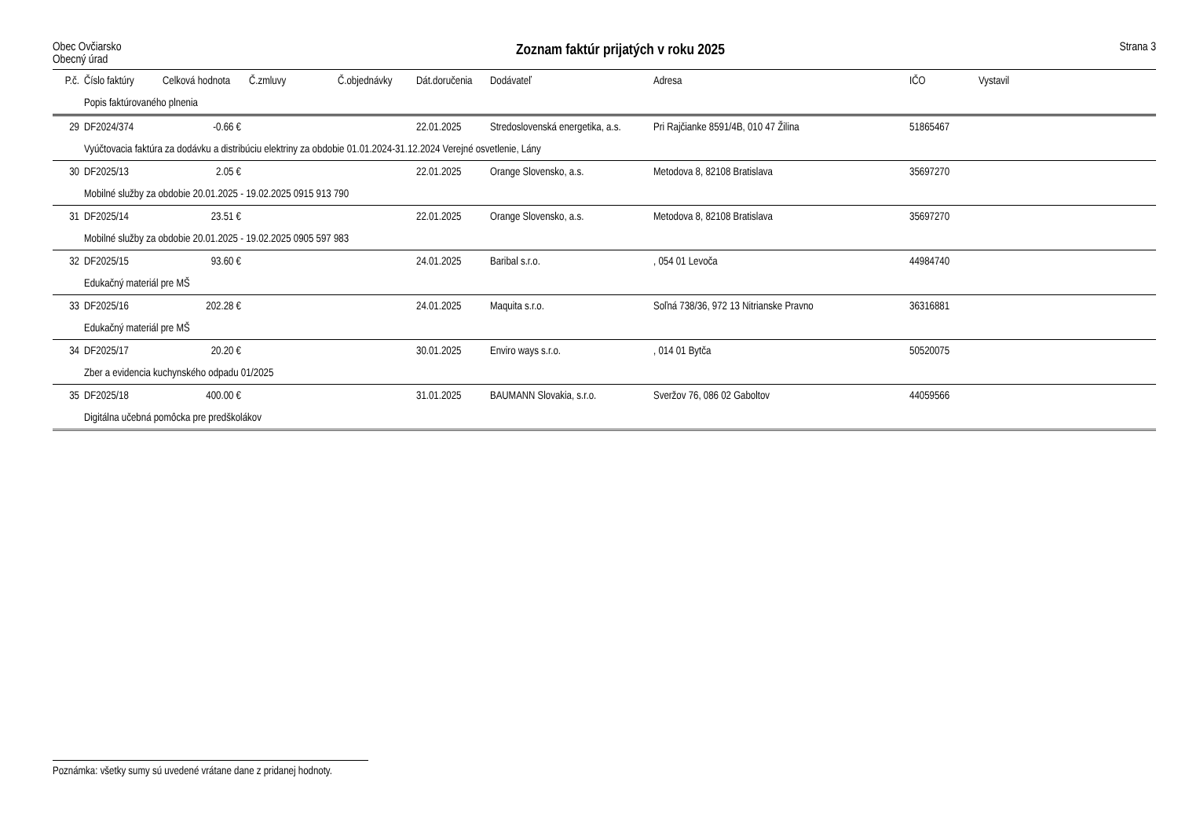Obec Ovčiarsko
Obecný úrad
Zoznam faktúr prijatých v roku 2025
Strana 3
| P.č. | Číslo faktúry | Celková hodnota | Č.zmluvy | Č.objednávky | Dát.doručenia | Dodávateľ | Adresa | IČO | Vystavil |
| --- | --- | --- | --- | --- | --- | --- | --- | --- | --- |
| | Popis faktúrovaného plnenia | | | | | | | | |
| 29 | DF2024/374 | -0.66 € | | | 22.01.2025 | Stredoslovenská energetika, a.s. | Pri Rajčianke 8591/4B, 010 47 Žilina | 51865467 | |
| | Vyúčtovacia faktúra za dodávku a distribúciu elektriny za obdobie 01.01.2024-31.12.2024 Verejné osvetlenie, Lány | | | | | | | | |
| 30 | DF2025/13 | 2.05 € | | | 22.01.2025 | Orange Slovensko, a.s. | Metodova 8, 82108 Bratislava | 35697270 | |
| | Mobilné služby za obdobie 20.01.2025 - 19.02.2025 0915 913 790 | | | | | | | | |
| 31 | DF2025/14 | 23.51 € | | | 22.01.2025 | Orange Slovensko, a.s. | Metodova 8, 82108 Bratislava | 35697270 | |
| | Mobilné služby za obdobie 20.01.2025 - 19.02.2025 0905 597 983 | | | | | | | | |
| 32 | DF2025/15 | 93.60 € | | | 24.01.2025 | Baribal s.r.o. | , 054 01 Levoča | 44984740 | |
| | Edukačný materiál pre MŠ | | | | | | | | |
| 33 | DF2025/16 | 202.28 € | | | 24.01.2025 | Maquita s.r.o. | Soľná 738/36, 972 13 Nitrianske Pravno | 36316881 | |
| | Edukačný materiál pre MŠ | | | | | | | | |
| 34 | DF2025/17 | 20.20 € | | | 30.01.2025 | Enviro ways s.r.o. | , 014 01 Bytča | 50520075 | |
| | Zber a evidencia kuchynského odpadu 01/2025 | | | | | | | | |
| 35 | DF2025/18 | 400.00 € | | | 31.01.2025 | BAUMANN Slovakia, s.r.o. | Sveržov 76, 086 02 Gaboltov | 44059566 | |
| | Digitálna učebná pomôcka pre predškolákov | | | | | | | | |
Poznámka: všetky sumy sú uvedené vrátane dane z pridanej hodnoty.